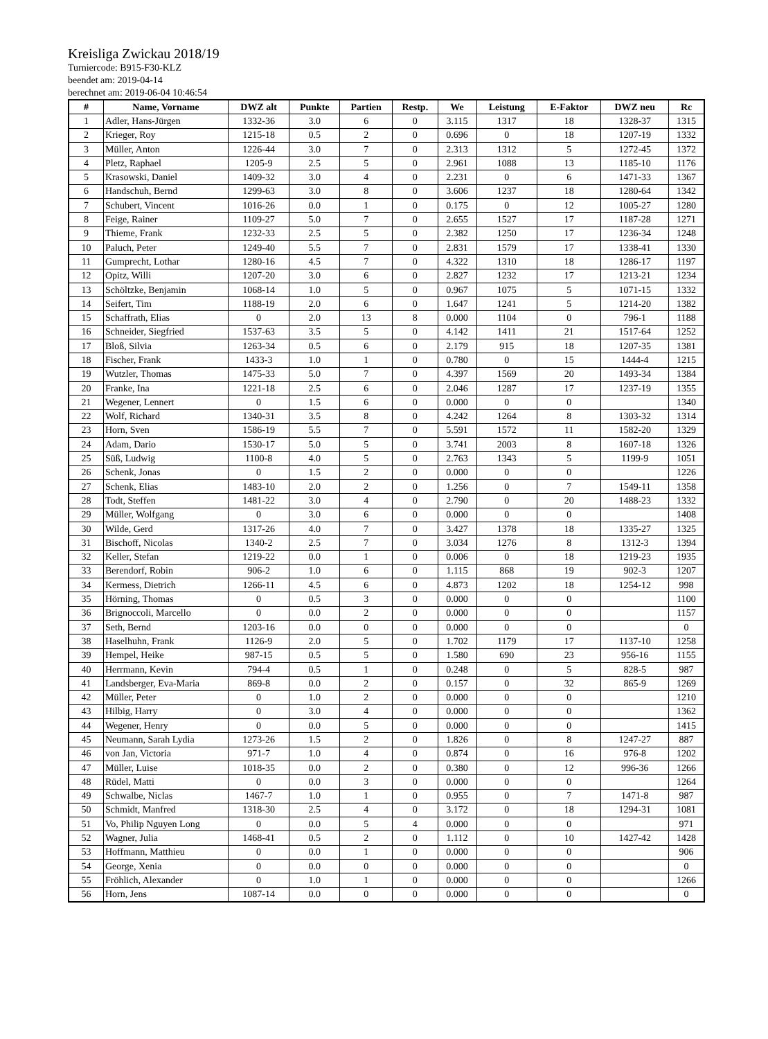Kreisliga Zwickau 2018/19
Turniercode: B915-F30-KLZ
beendet am: 2019-04-14
berechnet am: 2019-06-04 10:46:54
| # | Name, Vorname | DWZ alt | Punkte | Partien | Restp. | We | Leistung | E-Faktor | DWZ neu | Rc |
| --- | --- | --- | --- | --- | --- | --- | --- | --- | --- | --- |
| 1 | Adler, Hans-Jürgen | 1332-36 | 3.0 | 6 | 0 | 3.115 | 1317 | 18 | 1328-37 | 1315 |
| 2 | Krieger, Roy | 1215-18 | 0.5 | 2 | 0 | 0.696 | 0 | 18 | 1207-19 | 1332 |
| 3 | Müller, Anton | 1226-44 | 3.0 | 7 | 0 | 2.313 | 1312 | 5 | 1272-45 | 1372 |
| 4 | Pletz, Raphael | 1205-9 | 2.5 | 5 | 0 | 2.961 | 1088 | 13 | 1185-10 | 1176 |
| 5 | Krasowski, Daniel | 1409-32 | 3.0 | 4 | 0 | 2.231 | 0 | 6 | 1471-33 | 1367 |
| 6 | Handschuh, Bernd | 1299-63 | 3.0 | 8 | 0 | 3.606 | 1237 | 18 | 1280-64 | 1342 |
| 7 | Schubert, Vincent | 1016-26 | 0.0 | 1 | 0 | 0.175 | 0 | 12 | 1005-27 | 1280 |
| 8 | Feige, Rainer | 1109-27 | 5.0 | 7 | 0 | 2.655 | 1527 | 17 | 1187-28 | 1271 |
| 9 | Thieme, Frank | 1232-33 | 2.5 | 5 | 0 | 2.382 | 1250 | 17 | 1236-34 | 1248 |
| 10 | Paluch, Peter | 1249-40 | 5.5 | 7 | 0 | 2.831 | 1579 | 17 | 1338-41 | 1330 |
| 11 | Gumprecht, Lothar | 1280-16 | 4.5 | 7 | 0 | 4.322 | 1310 | 18 | 1286-17 | 1197 |
| 12 | Opitz, Willi | 1207-20 | 3.0 | 6 | 0 | 2.827 | 1232 | 17 | 1213-21 | 1234 |
| 13 | Schöltzke, Benjamin | 1068-14 | 1.0 | 5 | 0 | 0.967 | 1075 | 5 | 1071-15 | 1332 |
| 14 | Seifert, Tim | 1188-19 | 2.0 | 6 | 0 | 1.647 | 1241 | 5 | 1214-20 | 1382 |
| 15 | Schaffrath, Elias | 0 | 2.0 | 13 | 8 | 0.000 | 1104 | 0 | 796-1 | 1188 |
| 16 | Schneider, Siegfried | 1537-63 | 3.5 | 5 | 0 | 4.142 | 1411 | 21 | 1517-64 | 1252 |
| 17 | Bloß, Silvia | 1263-34 | 0.5 | 6 | 0 | 2.179 | 915 | 18 | 1207-35 | 1381 |
| 18 | Fischer, Frank | 1433-3 | 1.0 | 1 | 0 | 0.780 | 0 | 15 | 1444-4 | 1215 |
| 19 | Wutzler, Thomas | 1475-33 | 5.0 | 7 | 0 | 4.397 | 1569 | 20 | 1493-34 | 1384 |
| 20 | Franke, Ina | 1221-18 | 2.5 | 6 | 0 | 2.046 | 1287 | 17 | 1237-19 | 1355 |
| 21 | Wegener, Lennert | 0 | 1.5 | 6 | 0 | 0.000 | 0 | 0 | | 1340 |
| 22 | Wolf, Richard | 1340-31 | 3.5 | 8 | 0 | 4.242 | 1264 | 8 | 1303-32 | 1314 |
| 23 | Horn, Sven | 1586-19 | 5.5 | 7 | 0 | 5.591 | 1572 | 11 | 1582-20 | 1329 |
| 24 | Adam, Dario | 1530-17 | 5.0 | 5 | 0 | 3.741 | 2003 | 8 | 1607-18 | 1326 |
| 25 | Süß, Ludwig | 1100-8 | 4.0 | 5 | 0 | 2.763 | 1343 | 5 | 1199-9 | 1051 |
| 26 | Schenk, Jonas | 0 | 1.5 | 2 | 0 | 0.000 | 0 | 0 | | 1226 |
| 27 | Schenk, Elias | 1483-10 | 2.0 | 2 | 0 | 1.256 | 0 | 7 | 1549-11 | 1358 |
| 28 | Todt, Steffen | 1481-22 | 3.0 | 4 | 0 | 2.790 | 0 | 20 | 1488-23 | 1332 |
| 29 | Müller, Wolfgang | 0 | 3.0 | 6 | 0 | 0.000 | 0 | 0 | | 1408 |
| 30 | Wilde, Gerd | 1317-26 | 4.0 | 7 | 0 | 3.427 | 1378 | 18 | 1335-27 | 1325 |
| 31 | Bischoff, Nicolas | 1340-2 | 2.5 | 7 | 0 | 3.034 | 1276 | 8 | 1312-3 | 1394 |
| 32 | Keller, Stefan | 1219-22 | 0.0 | 1 | 0 | 0.006 | 0 | 18 | 1219-23 | 1935 |
| 33 | Berendorf, Robin | 906-2 | 1.0 | 6 | 0 | 1.115 | 868 | 19 | 902-3 | 1207 |
| 34 | Kermess, Dietrich | 1266-11 | 4.5 | 6 | 0 | 4.873 | 1202 | 18 | 1254-12 | 998 |
| 35 | Hörning, Thomas | 0 | 0.5 | 3 | 0 | 0.000 | 0 | 0 | | 1100 |
| 36 | Brignoccoli, Marcello | 0 | 0.0 | 2 | 0 | 0.000 | 0 | 0 | | 1157 |
| 37 | Seth, Bernd | 1203-16 | 0.0 | 0 | 0 | 0.000 | 0 | 0 | | 0 |
| 38 | Haselhuhn, Frank | 1126-9 | 2.0 | 5 | 0 | 1.702 | 1179 | 17 | 1137-10 | 1258 |
| 39 | Hempel, Heike | 987-15 | 0.5 | 5 | 0 | 1.580 | 690 | 23 | 956-16 | 1155 |
| 40 | Herrmann, Kevin | 794-4 | 0.5 | 1 | 0 | 0.248 | 0 | 5 | 828-5 | 987 |
| 41 | Landsberger, Eva-Maria | 869-8 | 0.0 | 2 | 0 | 0.157 | 0 | 32 | 865-9 | 1269 |
| 42 | Müller, Peter | 0 | 1.0 | 2 | 0 | 0.000 | 0 | 0 | | 1210 |
| 43 | Hilbig, Harry | 0 | 3.0 | 4 | 0 | 0.000 | 0 | 0 | | 1362 |
| 44 | Wegener, Henry | 0 | 0.0 | 5 | 0 | 0.000 | 0 | 0 | | 1415 |
| 45 | Neumann, Sarah Lydia | 1273-26 | 1.5 | 2 | 0 | 1.826 | 0 | 8 | 1247-27 | 887 |
| 46 | von Jan, Victoria | 971-7 | 1.0 | 4 | 0 | 0.874 | 0 | 16 | 976-8 | 1202 |
| 47 | Müller, Luise | 1018-35 | 0.0 | 2 | 0 | 0.380 | 0 | 12 | 996-36 | 1266 |
| 48 | Rüdel, Matti | 0 | 0.0 | 3 | 0 | 0.000 | 0 | 0 | | 1264 |
| 49 | Schwalbe, Niclas | 1467-7 | 1.0 | 1 | 0 | 0.955 | 0 | 7 | 1471-8 | 987 |
| 50 | Schmidt, Manfred | 1318-30 | 2.5 | 4 | 0 | 3.172 | 0 | 18 | 1294-31 | 1081 |
| 51 | Vo, Philip Nguyen Long | 0 | 0.0 | 5 | 4 | 0.000 | 0 | 0 | | 971 |
| 52 | Wagner, Julia | 1468-41 | 0.5 | 2 | 0 | 1.112 | 0 | 10 | 1427-42 | 1428 |
| 53 | Hoffmann, Matthieu | 0 | 0.0 | 1 | 0 | 0.000 | 0 | 0 | | 906 |
| 54 | George, Xenia | 0 | 0.0 | 0 | 0 | 0.000 | 0 | 0 | | 0 |
| 55 | Fröhlich, Alexander | 0 | 1.0 | 1 | 0 | 0.000 | 0 | 0 | | 1266 |
| 56 | Horn, Jens | 1087-14 | 0.0 | 0 | 0 | 0.000 | 0 | 0 | | 0 |